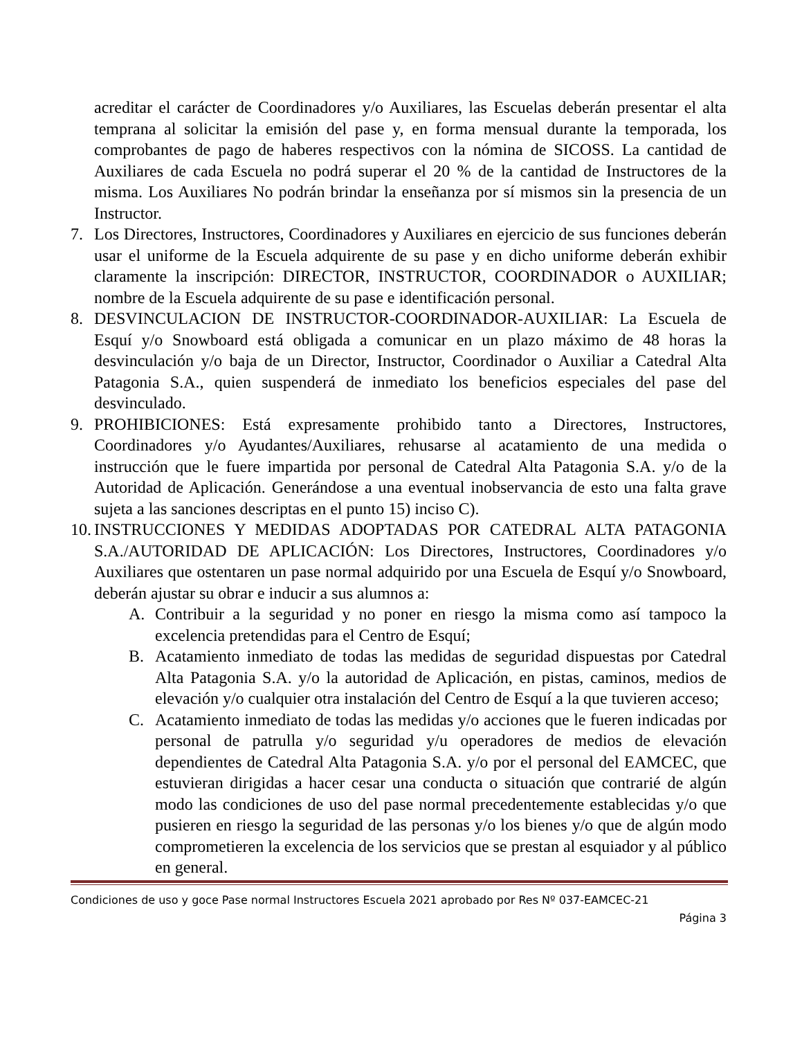acreditar el carácter de Coordinadores y/o Auxiliares, las Escuelas deberán presentar el alta temprana al solicitar la emisión del pase y, en forma mensual durante la temporada, los comprobantes de pago de haberes respectivos con la nómina de SICOSS. La cantidad de Auxiliares de cada Escuela no podrá superar el 20 % de la cantidad de Instructores de la misma. Los Auxiliares No podrán brindar la enseñanza por sí mismos sin la presencia de un Instructor.
7. Los Directores, Instructores, Coordinadores y Auxiliares en ejercicio de sus funciones deberán usar el uniforme de la Escuela adquirente de su pase y en dicho uniforme deberán exhibir claramente la inscripción: DIRECTOR, INSTRUCTOR, COORDINADOR o AUXILIAR; nombre de la Escuela adquirente de su pase e identificación personal.
8. DESVINCULACION DE INSTRUCTOR-COORDINADOR-AUXILIAR: La Escuela de Esquí y/o Snowboard está obligada a comunicar en un plazo máximo de 48 horas la desvinculación y/o baja de un Director, Instructor, Coordinador o Auxiliar a Catedral Alta Patagonia S.A., quien suspenderá de inmediato los beneficios especiales del pase del desvinculado.
9. PROHIBICIONES: Está expresamente prohibido tanto a Directores, Instructores, Coordinadores y/o Ayudantes/Auxiliares, rehusarse al acatamiento de una medida o instrucción que le fuere impartida por personal de Catedral Alta Patagonia S.A. y/o de la Autoridad de Aplicación. Generándose a una eventual inobservancia de esto una falta grave sujeta a las sanciones descriptas en el punto 15) inciso C).
10.
INSTRUCCIONES Y MEDIDAS ADOPTADAS POR CATEDRAL ALTA PATAGONIA S.A./AUTORIDAD DE APLICACIÓN: Los Directores, Instructores, Coordinadores y/o Auxiliares que ostentaren un pase normal adquirido por una Escuela de Esquí y/o Snowboard, deberán ajustar su obrar e inducir a sus alumnos a:
A. Contribuir a la seguridad y no poner en riesgo la misma como así tampoco la excelencia pretendidas para el Centro de Esquí;
B. Acatamiento inmediato de todas las medidas de seguridad dispuestas por Catedral Alta Patagonia S.A. y/o la autoridad de Aplicación, en pistas, caminos, medios de elevación y/o cualquier otra instalación del Centro de Esquí a la que tuvieren acceso;
C. Acatamiento inmediato de todas las medidas y/o acciones que le fueren indicadas por personal de patrulla y/o seguridad y/u operadores de medios de elevación dependientes de Catedral Alta Patagonia S.A. y/o por el personal del EAMCEC, que estuvieran dirigidas a hacer cesar una conducta o situación que contrarié de algún modo las condiciones de uso del pase normal precedentemente establecidas y/o que pusieren en riesgo la seguridad de las personas y/o los bienes y/o que de algún modo comprometieren la excelencia de los servicios que se prestan al esquiador y al público en general.
Condiciones de uso y goce Pase normal Instructores Escuela 2021 aprobado por Res Nº 037-EAMCEC-21
Página 3